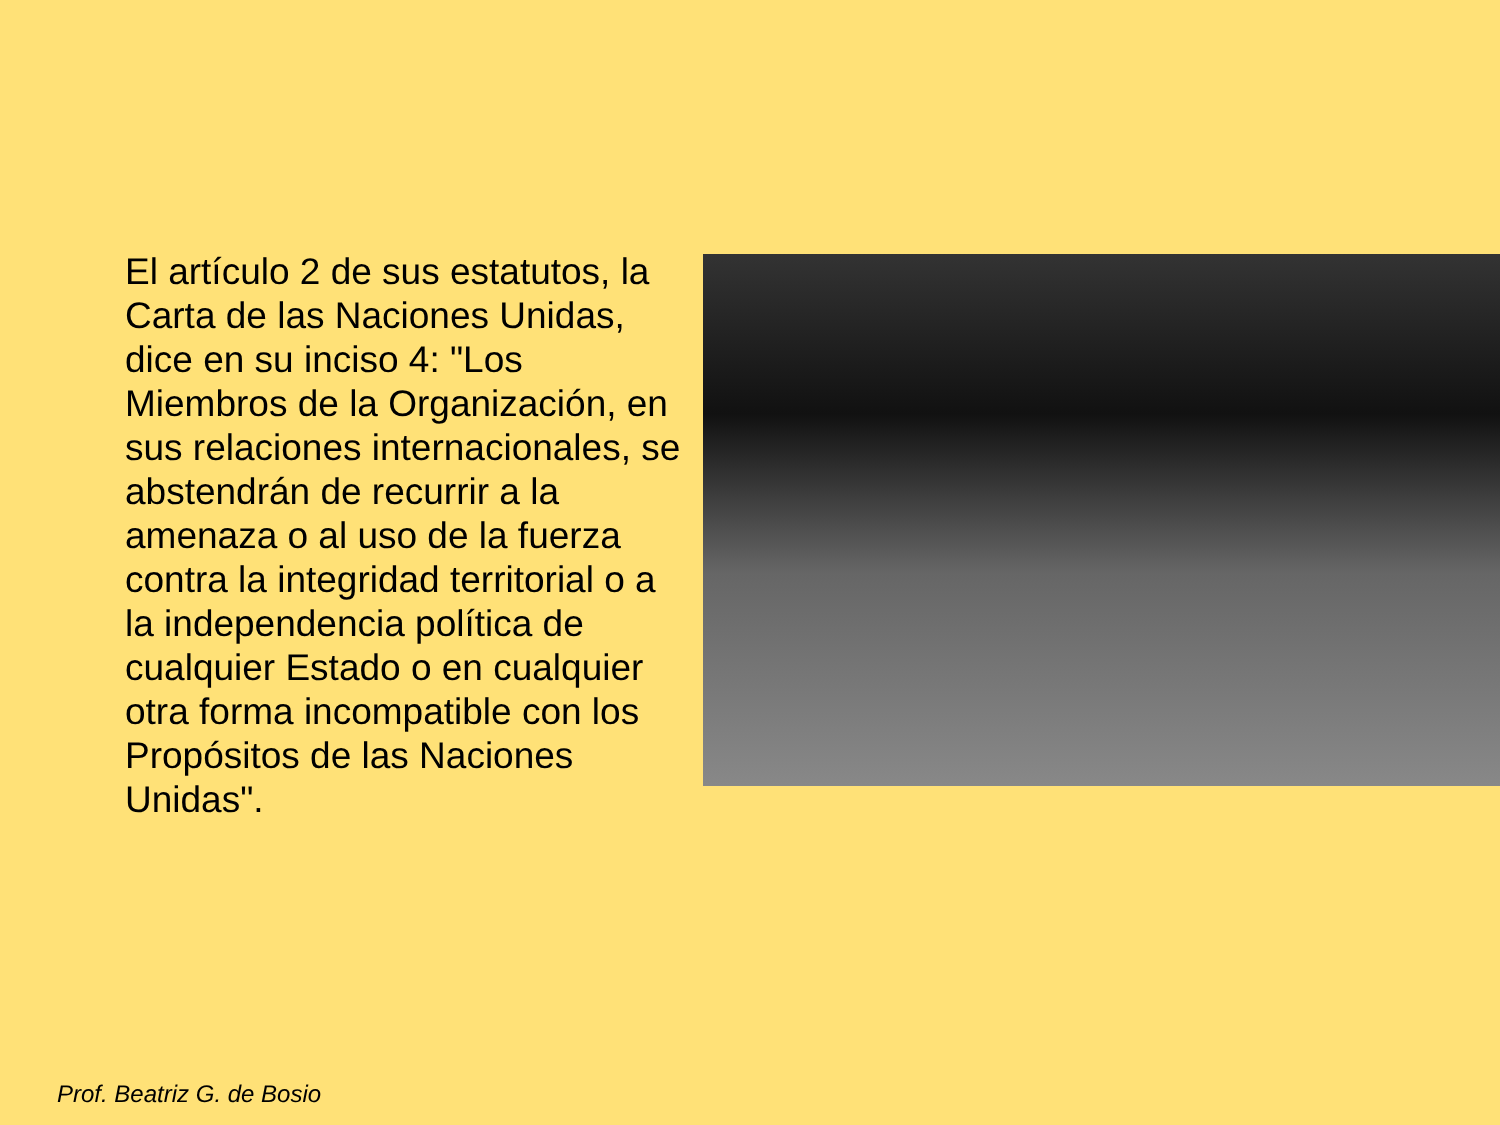El artículo 2 de sus estatutos, la Carta de las Naciones Unidas, dice en su inciso 4: "Los Miembros de la Organización, en sus relaciones internacionales, se abstendrán de recurrir a la amenaza o al uso de la fuerza contra la integridad territorial o a la independencia política de cualquier Estado o en cualquier otra forma incompatible con los Propósitos de las Naciones Unidas".
Prof. Beatriz G. de Bosio